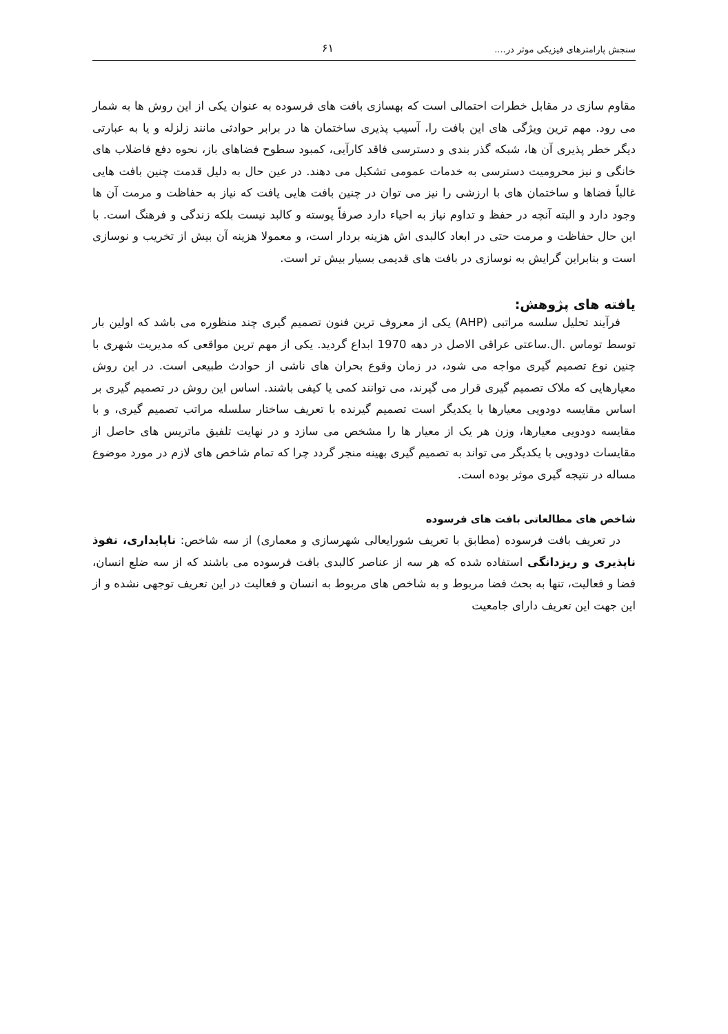سنجش پارامترهای فیزیکی موثر در.... ۶۱
مقاوم سازی در مقابل خطرات احتمالی است که بهسازی بافت های فرسوده به عنوان یکی از این روش ها به شمار می رود. مهم ترین ویژگی های این بافت را، آسیب پذیری ساختمان ها در برابر حوادثی مانند زلزله و یا به عبارتی دیگر خطر پذیری آن ها، شبکه گذر بندی و دسترسی فاقد کارآیی، کمبود سطوح فضاهای باز، نحوه دفع فاضلاب های خانگی و نیز محرومیت دسترسی به خدمات عمومی تشکیل می دهند. در عین حال به دلیل قدمت چنین بافت هایی غالباً فضاها و ساختمان های با ارزشی را نیز می توان در چنین بافت هایی یافت که نیاز به حفاظت و مرمت آن ها وجود دارد و البته آنچه در حفظ و تداوم نیاز به احیاء دارد صرفاً پوسته و کالبد نیست بلکه زندگی و فرهنگ است. با این حال حفاظت و مرمت حتی در ابعاد کالبدی اش هزینه بردار است، و معمولا هزینه آن بیش از تخریب و نوسازی است و بنابراین گرایش به نوسازی در بافت های قدیمی بسیار بیش تر است.
یافته های پژوهش:
فرآیند تحلیل سلسه مراتبی (AHP) یکی از معروف ترین فنون تصمیم گیری چند منظوره می باشد که اولین بار توسط توماس .ال.ساعتی عراقی الاصل در دهه 1970 ابداع گردید. یکی از مهم ترین مواقعی که مدیریت شهری با چنین نوع تصمیم گیری مواجه می شود، در زمان وقوع بحران های ناشی از حوادث طبیعی است. در این روش معیارهایی که ملاک تصمیم گیری قرار می گیرند، می توانند کمی یا کیفی باشند. اساس این روش در تصمیم گیری بر اساس مقایسه دودویی معیارها با یکدیگر است تصمیم گیرنده با تعریف ساختار سلسله مراتب تصمیم گیری، و با مقایسه دودویی معیارها، وزن هر یک از معیار ها را مشخص می سازد و در نهایت تلفیق ماتریس های حاصل از مقایسات دودویی با یکدیگر می تواند به تصمیم گیری بهینه منجر گردد چرا که تمام شاخص های لازم در مورد موضوع مساله در نتیجه گیری موثر بوده است.
شاخص های مطالعاتی بافت های فرسوده
در تعریف بافت فرسوده (مطابق با تعریف شورایعالی شهرسازی و معماری) از سه شاخص: ناپایداری، نفوذ ناپذیری و ریزدانگی استفاده شده که هر سه از عناصر کالبدی بافت فرسوده می باشند که از سه ضلع انسان، فضا و فعالیت، تنها به بحث فضا مربوط و به شاخص های مربوط به انسان و فعالیت در این تعریف توجهی نشده و از این جهت این تعریف دارای جامعیت